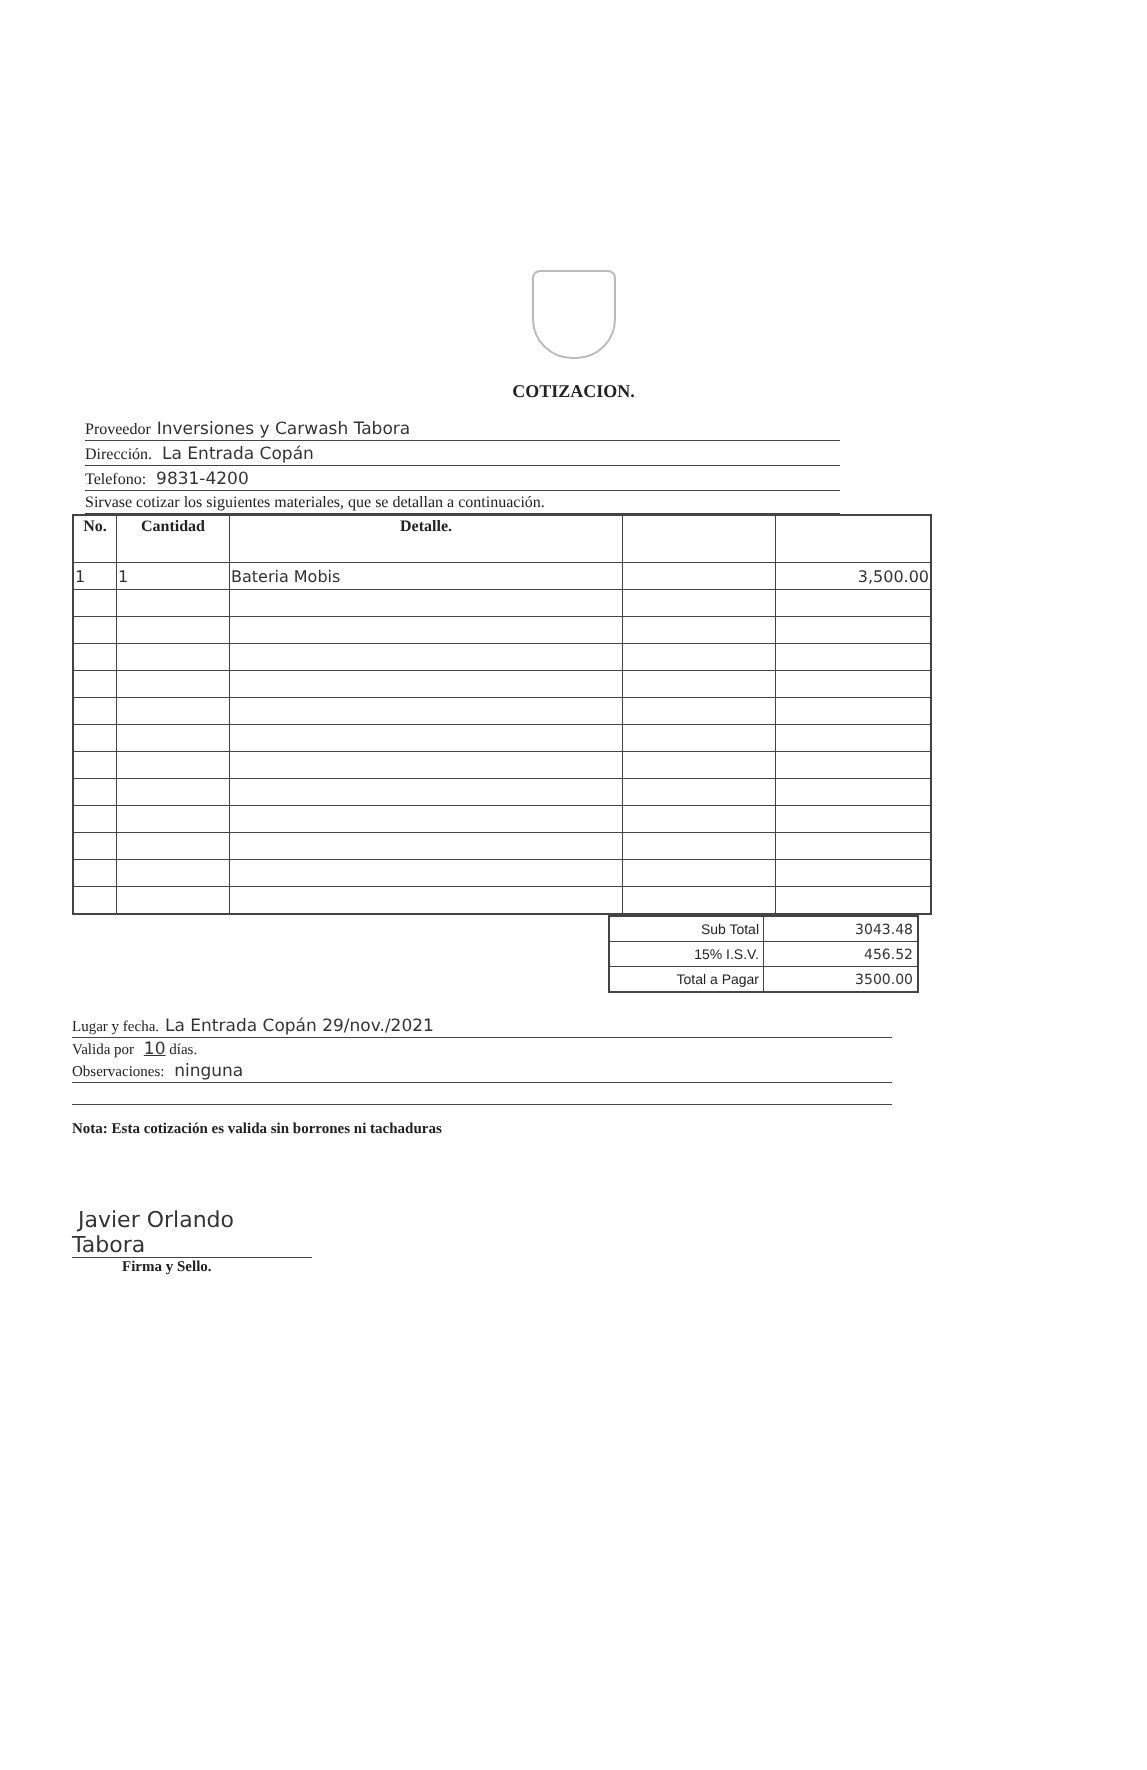COTIZACION.
Proveedor Inversiones y Carwash Tabora
Dirección. La Entrada Copán
Telefono: 9831-4200
Sirvase cotizar los siguientes materiales, que se detallan a continuación.
| No. | Cantidad | Detalle. | | |
| --- | --- | --- | --- | --- |
| 1 | 1 | Bateria Mobis | | 3,500.00 |
| Sub Total | 3043.48 |
| 15% I.S.V. | 456.52 |
| Total a Pagar | 3500.00 |
Lugar y fecha. La Entrada Copán 29/nov./2021
Valida por 10 días.
Observaciones: ninguna
Nota: Esta cotización es valida sin borrones ni tachaduras
Javier Orlando Tabora
Firma y Sello.